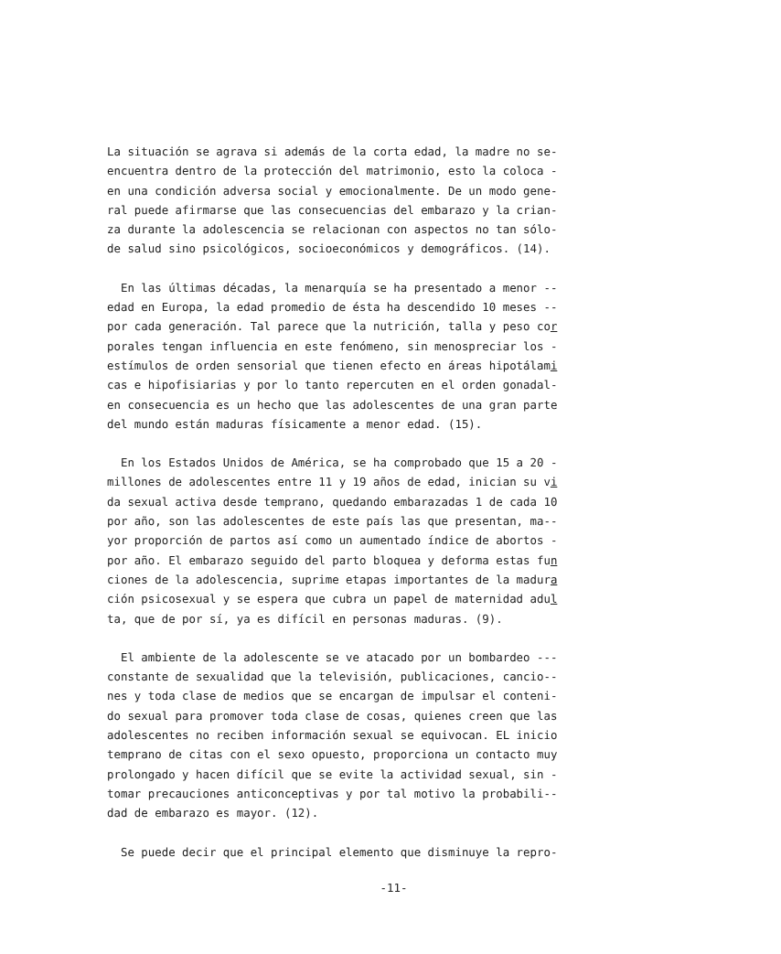La situación se agrava si además de la corta edad, la madre no se- encuentra dentro de la protección del matrimonio, esto la coloca - en una condición adversa social y emocionalmente. De un modo gene- ral puede afirmarse que las consecuencias del embarazo y la crian- za durante la adolescencia se relacionan con aspectos no tan sólo- de salud sino psicológicos, socioeconómicos y demográficos. (14).
En las últimas décadas, la menarquía se ha presentado a menor -- edad en Europa, la edad promedio de ésta ha descendido 10 meses -- por cada generación. Tal parece que la nutrición, talla y peso cor porales tengan influencia en este fenómeno, sin menospreciar los - estímulos de orden sensorial que tienen efecto en áreas hipotálami cas e hipofisiarias y por lo tanto repercuten en el orden gonadal- en consecuencia es un hecho que las adolescentes de una gran parte del mundo están maduras físicamente a menor edad. (15).
En los Estados Unidos de América, se ha comprobado que 15 a 20 - millones de adolescentes entre 11 y 19 años de edad, inician su vi da sexual activa desde temprano, quedando embarazadas 1 de cada 10 por año, son las adolescentes de este país las que presentan, ma-- yor proporción de partos así como un aumentado índice de abortos - por año. El embarazo seguido del parto bloquea y deforma estas fun ciones de la adolescencia, suprime etapas importantes de la madura ción psicosexual y se espera que cubra un papel de maternidad adul ta, que de por sí, ya es difícil en personas maduras. (9).
El ambiente de la adolescente se ve atacado por un bombardeo --- constante de sexualidad que la televisión, publicaciones, cancio-- nes y toda clase de medios que se encargan de impulsar el conteni- do sexual para promover toda clase de cosas, quienes creen que las adolescentes no reciben información sexual se equivocan. EL inicio temprano de citas con el sexo opuesto, proporciona un contacto muy prolongado y hacen difícil que se evite la actividad sexual, sin - tomar precauciones anticonceptivas y por tal motivo la probabili-- dad de embarazo es mayor. (12).
Se puede decir que el principal elemento que disminuye la repro-
-11-